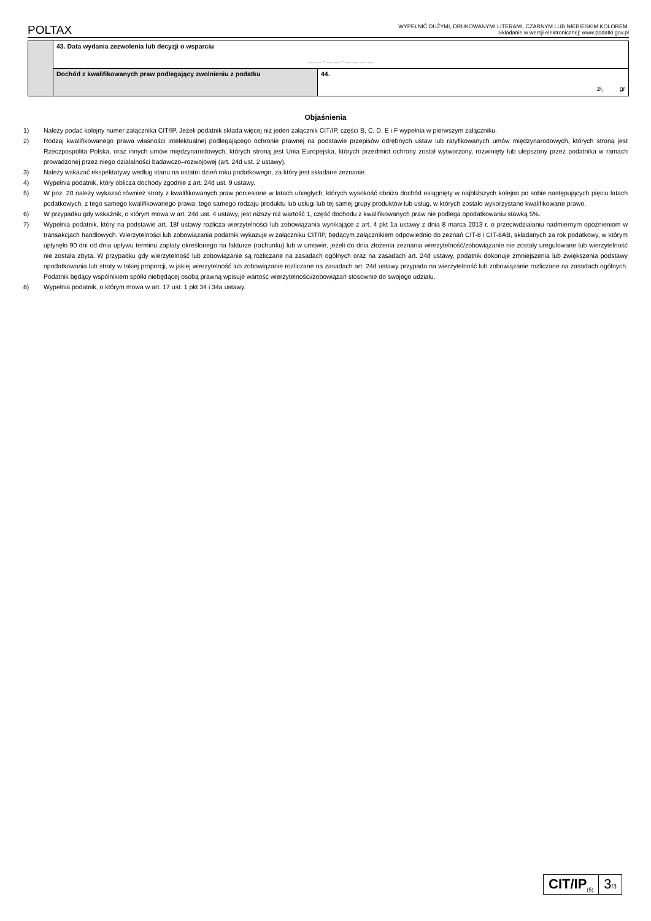POLTAX WYPEŁNIĆ DUŻYMI, DRUKOWANYMI LITERAMI, CZARNYM LUB NIEBIESKIM KOLOREM.
Składanie w wersji elektronicznej: www.podatki.gov.pl
| | 43. Data wydania zezwolenia lub decyzji o wsparciu __ __ . __ __ . __ __ __ __ | |
| | Dochód z kwalifikowanych praw podlegający zwolnieniu z podatku | 44. zł, gr |
Objaśnienia
1) Należy podać kolejny numer załącznika CIT/IP. Jeżeli podatnik składa więcej niż jeden załącznik CIT/IP, części B, C, D, E i F wypełnia w pierwszym załączniku.
2) Rodzaj kwalifikowanego prawa własności intelektualnej podlegającego ochronie prawnej na podstawie przepisów odrębnych ustaw lub ratyfikowanych umów międzynarodowych, których stroną jest Rzeczpospolita Polska, oraz innych umów międzynarodowych, których stroną jest Unia Europejska, których przedmiot ochrony został wytworzony, rozwinięty lub ulepszony przez podatnika w ramach prowadzonej przez niego działalności badawczo–rozwojowej (art. 24d ust. 2 ustawy).
3) Należy wskazać ekspektatywy według stanu na ostatni dzień roku podatkowego, za który jest składane zeznanie.
4) Wypełnia podatnik, który oblicza dochody zgodnie z art. 24d ust. 9 ustawy.
5) W poz. 20 należy wykazać również straty z kwalifikowanych praw poniesione w latach ubiegłych, których wysokość obniża dochód osiągnięty w najbliższych kolejno po sobie następujących pięciu latach podatkowych, z tego samego kwalifikowanego prawa, tego samego rodzaju produktu lub usługi lub tej samej grupy produktów lub usług, w których zostało wykorzystane kwalifikowane prawo.
6) W przypadku gdy wskaźnik, o którym mowa w art. 24d ust. 4 ustawy, jest niższy niż wartość 1, część dochodu z kwalifikowanych praw nie podlega opodatkowaniu stawką 5%.
7) Wypełnia podatnik, który na podstawie art. 18f ustawy rozlicza wierzytelności lub zobowiązania wynikające z art. 4 pkt 1a ustawy z dnia 8 marca 2013 r. o przeciwdziałaniu nadmiernym opóźnieniom w transakcjach handlowych. Wierzytelności lub zobowiązania podatnik wykazuje w załączniku CIT/IP, będącym załącznikiem odpowiednio do zeznań CIT-8 i CIT-8AB, składanych za rok podatkowy, w którym upłynęło 90 dni od dnia upływu terminu zapłaty określonego na fakturze (rachunku) lub w umowie, jeżeli do dnia złożenia zeznania wierzytelność/zobowiązanie nie zostały uregulowane lub wierzytelność nie została zbyta. W przypadku gdy wierzytelność lub zobowiązanie są rozliczane na zasadach ogólnych oraz na zasadach art. 24d ustawy, podatnik dokonuje zmniejszenia lub zwiększenia podstawy opodatkowania lub straty w takiej proporcji, w jakiej wierzytelność lub zobowiązanie rozliczane na zasadach art. 24d ustawy przypada na wierzytelność lub zobowiązanie rozliczane na zasadach ogólnych. Podatnik będący wspólnikiem spółki niebędącej osobą prawną wpisuje wartość wierzytelności/zobowiązań stosownie do swojego udziału.
8) Wypełnia podatnik, o którym mowa w art. 17 ust. 1 pkt 34 i 34a ustawy.
CIT/IP<sub>(5)</sub>
3/3